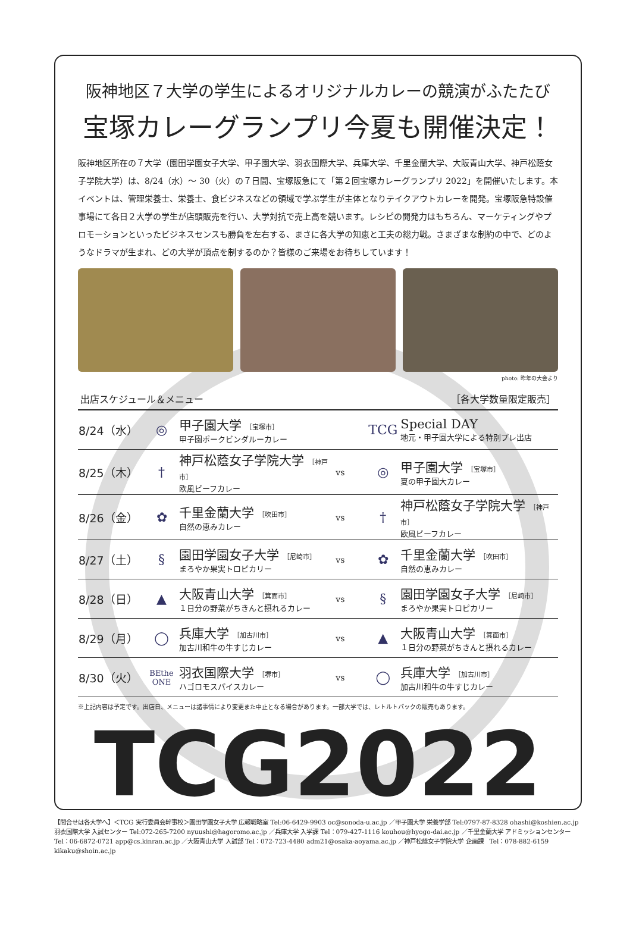阪神地区７大学の学生によるオリジナルカレーの競演がふたたび
宝塚カレーグランプリ今夏も開催決定！
阪神地区所在の７大学（園田学園女子大学、甲子園大学、羽衣国際大学、兵庫大学、千里金蘭大学、大阪青山大学、神戸松蔭女子学院大学）は、8/24（水）〜 30（火）の７日間、宝塚阪急にて「第２回宝塚カレーグランプリ 2022」を開催いたします。本イベントは、管理栄養士、栄養士、食ビジネスなどの領域で学ぶ学生が主体となりテイクアウトカレーを開発。宝塚阪急特設催事場にて各日２大学の学生が店頭販売を行い、大学対抗で売上高を競います。レシピの開発力はもちろん、マーケティングやプロモーションといったビジネスセンスも勝負を左右する、まさに各大学の知恵と工夫の総力戦。さまざまな制約の中で、どのようなドラマが生まれ、どの大学が頂点を制するのか？皆様のご来場をお待ちしています！
photo: 昨年の大会より
出店スケジュール＆メニュー ［各大学数量限定販売］
| 8/24（水） | ◎ | 甲子園大学 ［宝塚市］ 甲子園ポークビンダルーカレー | | TCG | Special DAY 地元・甲子園大学による特別プレ出店 |
| 8/25（木） | † | 神戸松蔭女子学院大学 ［神戸市］ 欧風ビーフカレー | vs | ◎ | 甲子園大学 ［宝塚市］ 夏の甲子園大カレー |
| 8/26（金） | ✿ | 千里金蘭大学 ［吹田市］ 自然の恵みカレー | vs | † | 神戸松蔭女子学院大学 ［神戸市］ 欧風ビーフカレー |
| 8/27（土） | § | 園田学園女子大学 ［尼崎市］ まろやか果実トロピカリー | vs | ✿ | 千里金蘭大学 ［吹田市］ 自然の恵みカレー |
| 8/28（日） | ▲ | 大阪青山大学 ［箕面市］ １日分の野菜がちきんと摂れるカレー | vs | § | 園田学園女子大学 ［尼崎市］ まろやか果実トロピカリー |
| 8/29（月） | ◯ | 兵庫大学 ［加古川市］ 加古川和牛の牛すじカレー | vs | ▲ | 大阪青山大学 ［箕面市］ １日分の野菜がちきんと摂れるカレー |
| 8/30（火） | BEthe ONE | 羽衣国際大学 ［堺市］ ハゴロモスパイスカレー | vs | ◯ | 兵庫大学 ［加古川市］ 加古川和牛の牛すじカレー |
※上記内容は予定です。出店日、メニューは諸事情により変更また中止となる場合があります。一部大学では、レトルトパックの販売もあります。
TCG2022
【問合せは各大学へ】＜TCG 実行委員会幹事校＞園田学園女子大学 広報戦略室 Tel:06-6429-9903 oc@sonoda-u.ac.jp ／甲子園大学 栄養学部 Tel:0797-87-8328 ohashi@koshien.ac.jp 羽衣国際大学 入試センター Tel:072-265-7200 nyuushi@hagoromo.ac.jp ／兵庫大学 入学課 Tel：079-427-1116 kouhou@hyogo-dai.ac.jp ／千里金蘭大学 アドミッションセンター Tel：06-6872-0721 app@cs.kinran.ac.jp ／大阪青山大学 入試部 Tel：072-723-4480 adm21@osaka-aoyama.ac.jp ／神戸松蔭女子学院大学 企画課　Tel：078-882-6159 kikaku@shoin.ac.jp